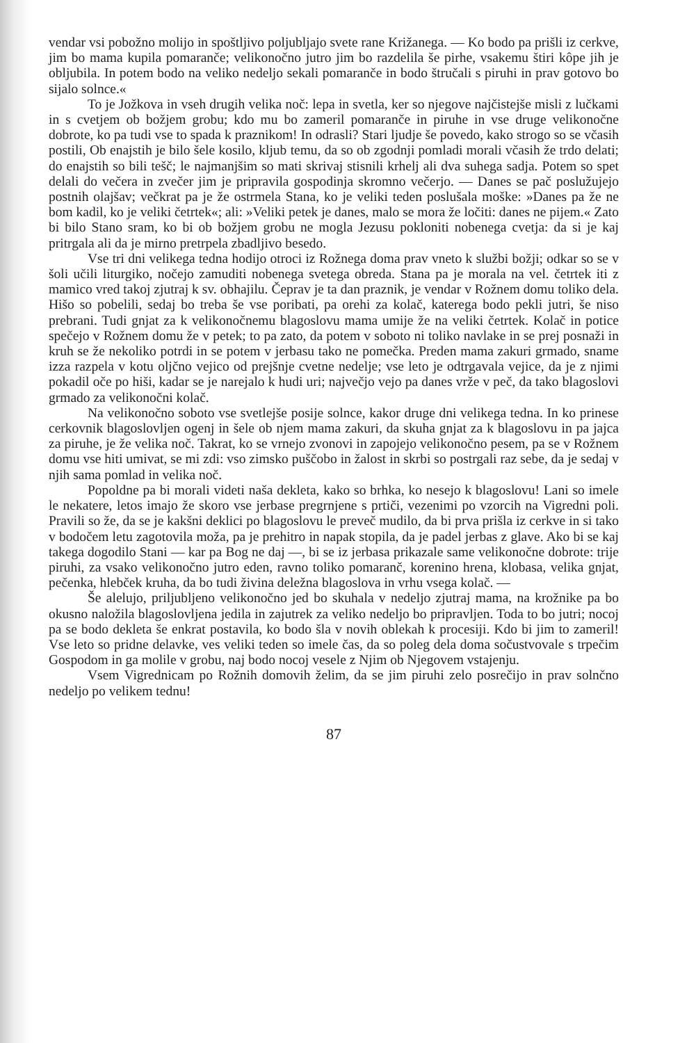vendar vsi pobožno molijo in spoštljivo poljubljajo svete rane Križanega. — Ko bodo pa prišli iz cerkve, jim bo mama kupila pomaranče; velikonočno jutro jim bo razdelila še pirhe, vsakemu štiri kôpe jih je obljubila. In potem bodo na veliko nedeljo sekali pomaranče in bodo štručali s piruhi in prav gotovo bo sijalo solnce.«
To je Jožkova in vseh drugih velika noč: lepa in svetla, ker so njegove najčistejše misli z lučkami in s cvetjem ob božjem grobu; kdo mu bo zameril pomaranče in piruhe in vse druge velikonočne dobrote, ko pa tudi vse to spada k praznikom! In odrasli? Stari ljudje še povedo, kako strogo so se včasih postili, Ob enajstih je bilo šele kosilo, kljub temu, da so ob zgodnji pomladi morali včasih že trdo delati; do enajstih so bili tešč; le najmanjšim so mati skrivaj stisnili krhelj ali dva suhega sadja. Potem so spet delali do večera in zvečer jim je pripravila gospodinja skromno večerjo. — Danes se pač poslužujejo postnih olajšav; večkrat pa je že ostrmela Stana, ko je veliki teden poslušala moške: »Danes pa že ne bom kadil, ko je veliki četrtek«; ali: »Veliki petek je danes, malo se mora že ločiti: danes ne pijem.« Zato bi bilo Stano sram, ko bi ob božjem grobu ne mogla Jezusu pokloniti nobenega cvetja: da si je kaj pritrgala ali da je mirno pretrpela zbadljivo besedo.
Vse tri dni velikega tedna hodijo otroci iz Rožnega doma prav vneto k službi božji; odkar so se v šoli učili liturgiko, nočejo zamuditi nobenega svetega obreda. Stana pa je morala na vel. četrtek iti z mamico vred takoj zjutraj k sv. obhajilu. Čeprav je ta dan praznik, je vendar v Rožnem domu toliko dela. Hišo so pobelili, sedaj bo treba še vse poribati, pa orehi za kolač, katerega bodo pekli jutri, še niso prebrani. Tudi gnjat za k velikonočnemu blagoslovu mama umije že na veliki četrtek. Kolač in potice spečejo v Rožnem domu že v petek; to pa zato, da potem v soboto ni toliko navlake in se prej posnaži in kruh se že nekoliko potrdi in se potem v jerbasu tako ne pomečka. Preden mama zakuri grmado, sname izza razpela v kotu oljčno vejico od prejšnje cvetne nedelje; vse leto je odtrgavala vejice, da je z njimi pokadil oče po hiši, kadar se je narejalo k hudi uri; največjo vejo pa danes vrže v peč, da tako blagoslovi grmado za velikonočni kolač.
Na velikonočno soboto vse svetlejše posije solnce, kakor druge dni velikega tedna. In ko prinese cerkovnik blagoslovljen ogenj in šele ob njem mama zakuri, da skuha gnjat za k blagoslovu in pa jajca za piruhe, je že velika noč. Takrat, ko se vrnejo zvonovi in zapojejo velikonočno pesem, pa se v Rožnem domu vse hiti umivat, se mi zdi: vso zimsko puščobo in žalost in skrbi so postrgali raz sebe, da je sedaj v njih sama pomlad in velika noč.
Popoldne pa bi morali videti naša dekleta, kako so brhka, ko nesejo k blagoslovu! Lani so imele le nekatere, letos imajo že skoro vse jerbase pregrnjene s prtiči, vezenimi po vzorcih na Vigredni poli. Pravili so že, da se je kakšni deklici po blagoslovu le preveč mudilo, da bi prva prišla iz cerkve in si tako v bodočem letu zagotovila moža, pa je prehitro in napak stopila, da je padel jerbas z glave. Ako bi se kaj takega dogodilo Stani — kar pa Bog ne daj —, bi se iz jerbasa prikazale same velikonočne dobrote: trije piruhi, za vsako velikonočno jutro eden, ravno toliko pomaranč, korenino hrena, klobasa, velika gnjat, pečenka, hlebček kruha, da bo tudi živina deležna blagoslova in vrhu vsega kolač. —
Še alelujo, priljubljeno velikonočno jed bo skuhala v nedeljo zjutraj mama, na krožnike pa bo okusno naložila blagoslovljena jedila in zajutrek za veliko nedeljo bo pripravljen. Toda to bo jutri; nocoj pa se bodo dekleta še enkrat postavila, ko bodo šla v novih oblekah k procesiji. Kdo bi jim to zameril! Vse leto so pridne delavke, ves veliki teden so imele čas, da so poleg dela doma sočustvovale s trpečim Gospodom in ga molile v grobu, naj bodo nocoj vesele z Njim ob Njegovem vstajenju.
Vsem Vigrednicam po Rožnih domovih želim, da se jim piruhi zelo posrečijo in prav solnčno nedeljo po velikem tednu!
87